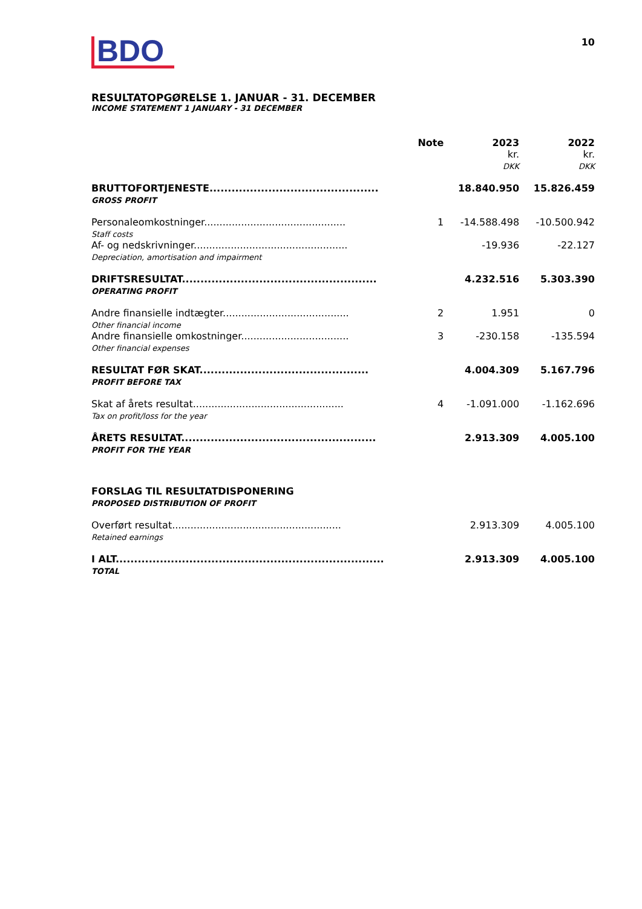BDO
10
RESULTATOPGØRELSE 1. JANUAR - 31. DECEMBER
INCOME STATEMENT 1 JANUARY - 31 DECEMBER
| | Note | 2023 kr. DKK | 2022 kr. DKK |
| --- | --- | --- | --- |
| BRUTTOFORTJENESTE.............................................. GROSS PROFIT | | 18.840.950 | 15.826.459 |
| Personaleomkostninger.............................................. Staff costs | 1 | -14.588.498 | -10.500.942 |
| Af- og nedskrivninger.................................................. Depreciation, amortisation and impairment | | -19.936 | -22.127 |
| DRIFTSRESULTAT..................................................... OPERATING PROFIT | | 4.232.516 | 5.303.390 |
| Andre finansielle indtægter......................................... Other financial income | 2 | 1.951 | 0 |
| Andre finansielle omkostninger................................... Other financial expenses | 3 | -230.158 | -135.594 |
| RESULTAT FØR SKAT.............................................. PROFIT BEFORE TAX | | 4.004.309 | 5.167.796 |
| Skat af årets resultat................................................. Tax on profit/loss for the year | 4 | -1.091.000 | -1.162.696 |
| ÅRETS RESULTAT..................................................... PROFIT FOR THE YEAR | | 2.913.309 | 4.005.100 |
| FORSLAG TIL RESULTATDISPONERING PROPOSED DISTRIBUTION OF PROFIT | | | |
| Overført resultat....................................................... Retained earnings | | 2.913.309 | 4.005.100 |
| I ALT......................................................................... TOTAL | | 2.913.309 | 4.005.100 |